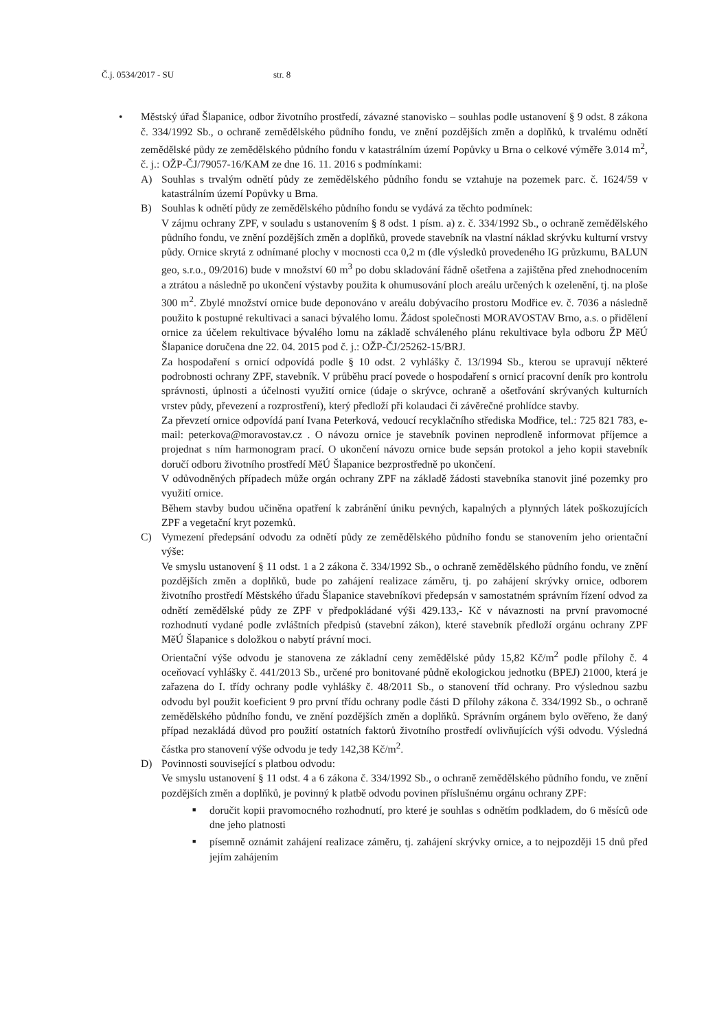Č.j. 0534/2017 - SU str. 8
• Městský úřad Šlapanice, odbor životního prostředí, závazné stanovisko – souhlas podle ustanovení § 9 odst. 8 zákona č. 334/1992 Sb., o ochraně zemědělského půdního fondu, ve znění pozdějších změn a doplňků, k trvalému odnětí zemědělské půdy ze zemědělského půdního fondu v katastrálním území Popůvky u Brna o celkové výměře 3.014 m<sup>2</sup>, č. j.: OŽP-ČJ/79057-16/KAM ze dne 16. 11. 2016 s podmínkami:
A) Souhlas s trvalým odnětí půdy ze zemědělského půdního fondu se vztahuje na pozemek parc. č. 1624/59 v katastrálním území Popůvky u Brna.
B) Souhlas k odnětí půdy ze zemědělského půdního fondu se vydává za těchto podmínek:
V zájmu ochrany ZPF, v souladu s ustanovením § 8 odst. 1 písm. a) z. č. 334/1992 Sb., o ochraně zemědělského půdního fondu, ve znění pozdějších změn a doplňků, provede stavebník na vlastní náklad skrývku kulturní vrstvy půdy. Ornice skrytá z odnímané plochy v mocnosti cca 0,2 m (dle výsledků provedeného IG průzkumu, BALUN geo, s.r.o., 09/2016) bude v množství 60 m<sup>3</sup> po dobu skladování řádně ošetřena a zajištěna před znehodnocením a ztrátou a následně po ukončení výstavby použita k ohumusování ploch areálu určených k ozelenění, tj. na ploše 300 m<sup>2</sup>. Zbylé množství ornice bude deponováno v areálu dobývacího prostoru Modřice ev. č. 7036 a následně použito k postupné rekultivaci a sanaci bývalého lomu. Žádost společnosti MORAVOSTAV Brno, a.s. o přidělení ornice za účelem rekultivace bývalého lomu na základě schváleného plánu rekultivace byla odboru ŽP MěÚ Šlapanice doručena dne 22. 04. 2015 pod č. j.: OŽP-ČJ/25262-15/BRJ.
Za hospodaření s ornicí odpovídá podle § 10 odst. 2 vyhlášky č. 13/1994 Sb., kterou se upravují některé podrobnosti ochrany ZPF, stavebník. V průběhu prací povede o hospodaření s ornicí pracovní deník pro kontrolu správnosti, úplnosti a účelnosti využití ornice (údaje o skrývce, ochraně a ošetřování skrývaných kulturních vrstev půdy, převezení a rozprostření), který předloží při kolaudaci či závěrečné prohlídce stavby.
Za převzetí ornice odpovídá paní Ivana Peterková, vedoucí recyklačního střediska Modřice, tel.: 725 821 783, e-mail: peterkova@moravostav.cz . O návozu ornice je stavebník povinen neprodleně informovat příjemce a projednat s ním harmonogram prací. O ukončení návozu ornice bude sepsán protokol a jeho kopii stavebník doručí odboru životního prostředí MěÚ Šlapanice bezprostředně po ukončení.
V odůvodněných případech může orgán ochrany ZPF na základě žádosti stavebníka stanovit jiné pozemky pro využití ornice.
Během stavby budou učiněna opatření k zabránění úniku pevných, kapalných a plynných látek poškozujících ZPF a vegetační kryt pozemků.
C) Vymezení předepsání odvodu za odnětí půdy ze zemědělského půdního fondu se stanovením jeho orientační výše:
Ve smyslu ustanovení § 11 odst. 1 a 2 zákona č. 334/1992 Sb., o ochraně zemědělského půdního fondu, ve znění pozdějších změn a doplňků, bude po zahájení realizace záměru, tj. po zahájení skrývky ornice, odborem životního prostředí Městského úřadu Šlapanice stavebníkovi předepsán v samostatném správním řízení odvod za odnětí zemědělské půdy ze ZPF v předpokládané výši 429.133,- Kč v návaznosti na první pravomocné rozhodnutí vydané podle zvláštních předpisů (stavební zákon), které stavebník předloží orgánu ochrany ZPF MěÚ Šlapanice s doložkou o nabytí právní moci.
Orientační výše odvodu je stanovena ze základní ceny zemědělské půdy 15,82 Kč/m<sup>2</sup> podle přílohy č. 4 oceňovací vyhlášky č. 441/2013 Sb., určené pro bonitované půdně ekologickou jednotku (BPEJ) 21000, která je zařazena do I. třídy ochrany podle vyhlášky č. 48/2011 Sb., o stanovení tříd ochrany. Pro výslednou sazbu odvodu byl použit koeficient 9 pro první třídu ochrany podle části D přílohy zákona č. 334/1992 Sb., o ochraně zemědělského půdního fondu, ve znění pozdějších změn a doplňků. Správním orgánem bylo ověřeno, že daný případ nezakládá důvod pro použití ostatních faktorů životního prostředí ovlivňujících výši odvodu. Výsledná částka pro stanovení výše odvodu je tedy 142,38 Kč/m<sup>2</sup>.
D) Povinnosti související s platbou odvodu:
Ve smyslu ustanovení § 11 odst. 4 a 6 zákona č. 334/1992 Sb., o ochraně zemědělského půdního fondu, ve znění pozdějších změn a doplňků, je povinný k platbě odvodu povinen příslušnému orgánu ochrany ZPF:
■
doručit kopii pravomocného rozhodnutí, pro které je souhlas s odnětím podkladem, do 6 měsíců ode dne jeho platnosti
■
písemně oznámit zahájení realizace záměru, tj. zahájení skrývky ornice, a to nejpozději 15 dnů před jejím zahájením